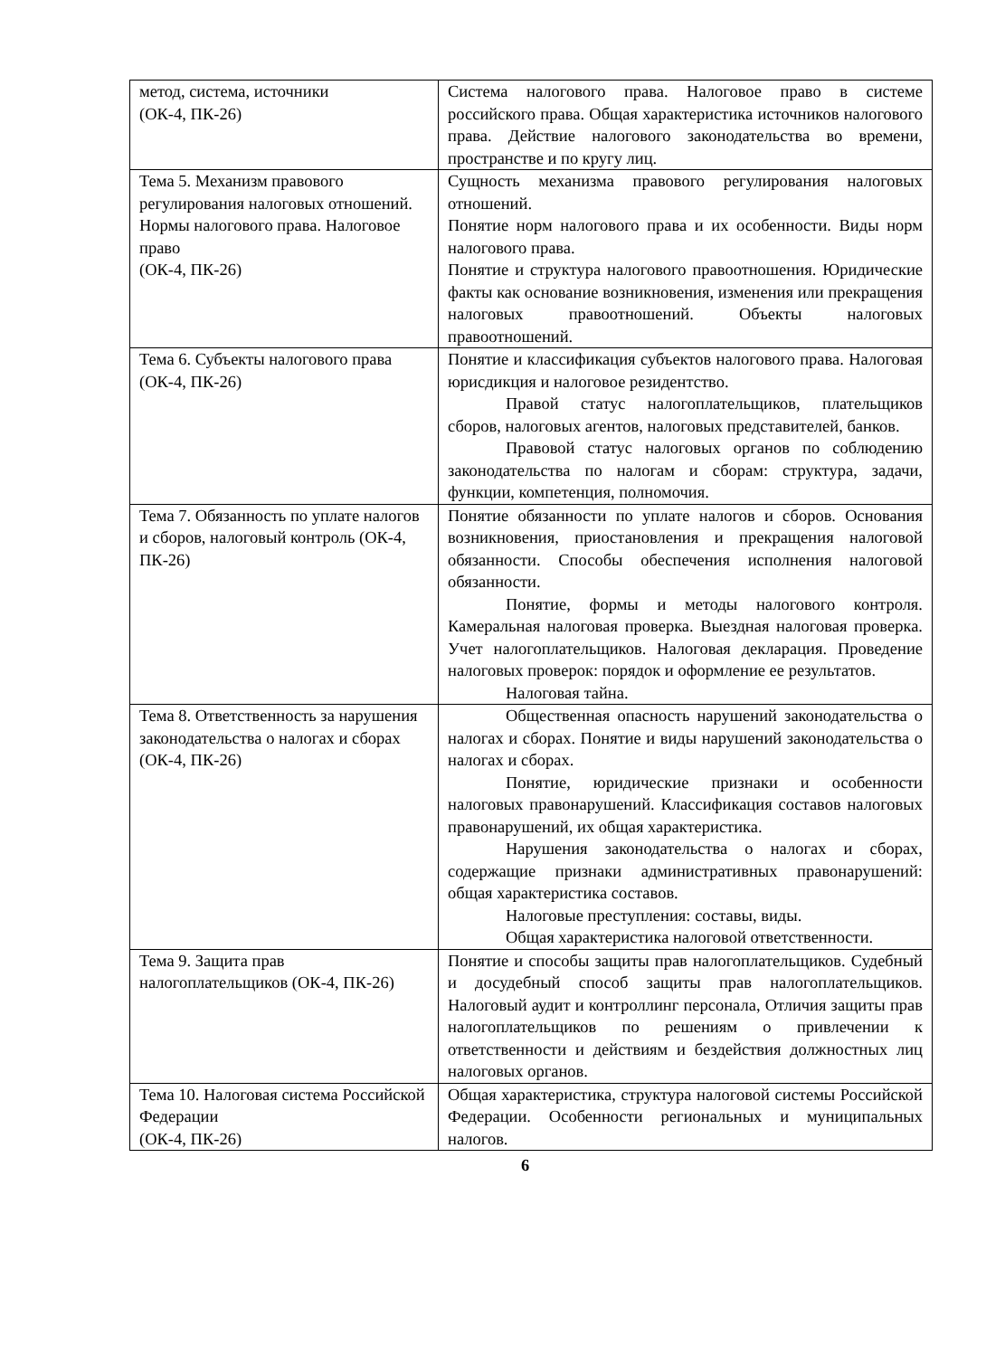| метод, система, источники (ОК-4, ПК-26) | Система налогового права. Налоговое право в системе российского права. Общая характеристика источников налогового права. Действие налогового законодательства во времени, пространстве и по кругу лиц. |
| Тема 5. Механизм правового регулирования налоговых отношений. Нормы налогового права. Налоговое право (ОК-4, ПК-26) | Сущность механизма правового регулирования налоговых отношений. Понятие норм налогового права и их особенности. Виды норм налогового права. Понятие и структура налогового правоотношения. Юридические факты как основание возникновения, изменения или прекращения налоговых правоотношений. Объекты налоговых правоотношений. |
| Тема 6. Субъекты налогового права (ОК-4, ПК-26) | Понятие и классификация субъектов налогового права. Налоговая юрисдикция и налоговое резидентство. Правой статус налогоплательщиков, плательщиков сборов, налоговых агентов, налоговых представителей, банков. Правовой статус налоговых органов по соблюдению законодательства по налогам и сборам: структура, задачи, функции, компетенция, полномочия. |
| Тема 7. Обязанность по уплате налогов и сборов, налоговый контроль (ОК-4, ПК-26) | Понятие обязанности по уплате налогов и сборов. Основания возникновения, приостановления и прекращения налоговой обязанности. Способы обеспечения исполнения налоговой обязанности. Понятие, формы и методы налогового контроля. Камеральная налоговая проверка. Выездная налоговая проверка. Учет налогоплательщиков. Налоговая декларация. Проведение налоговых проверок: порядок и оформление ее результатов. Налоговая тайна. |
| Тема 8. Ответственность за нарушения законодательства о налогах и сборах (ОК-4, ПК-26) | Общественная опасность нарушений законодательства о налогах и сборах. Понятие и виды нарушений законодательства о налогах и сборах. Понятие, юридические признаки и особенности налоговых правонарушений. Классификация составов налоговых правонарушений, их общая характеристика. Нарушения законодательства о налогах и сборах, содержащие признаки административных правонарушений: общая характеристика составов. Налоговые преступления: составы, виды. Общая характеристика налоговой ответственности. |
| Тема 9. Защита прав налогоплательщиков (ОК-4, ПК-26) | Понятие и способы защиты прав налогоплательщиков. Судебный и досудебный способ защиты прав налогоплательщиков. Налоговый аудит и контроллинг персонала, Отличия защиты прав налогоплательщиков по решениям о привлечении к ответственности и действиям и бездействия должностных лиц налоговых органов. |
| Тема 10. Налоговая система Российской Федерации (ОК-4, ПК-26) | Общая характеристика, структура налоговой системы Российской Федерации. Особенности региональных и муниципальных налогов. |
6